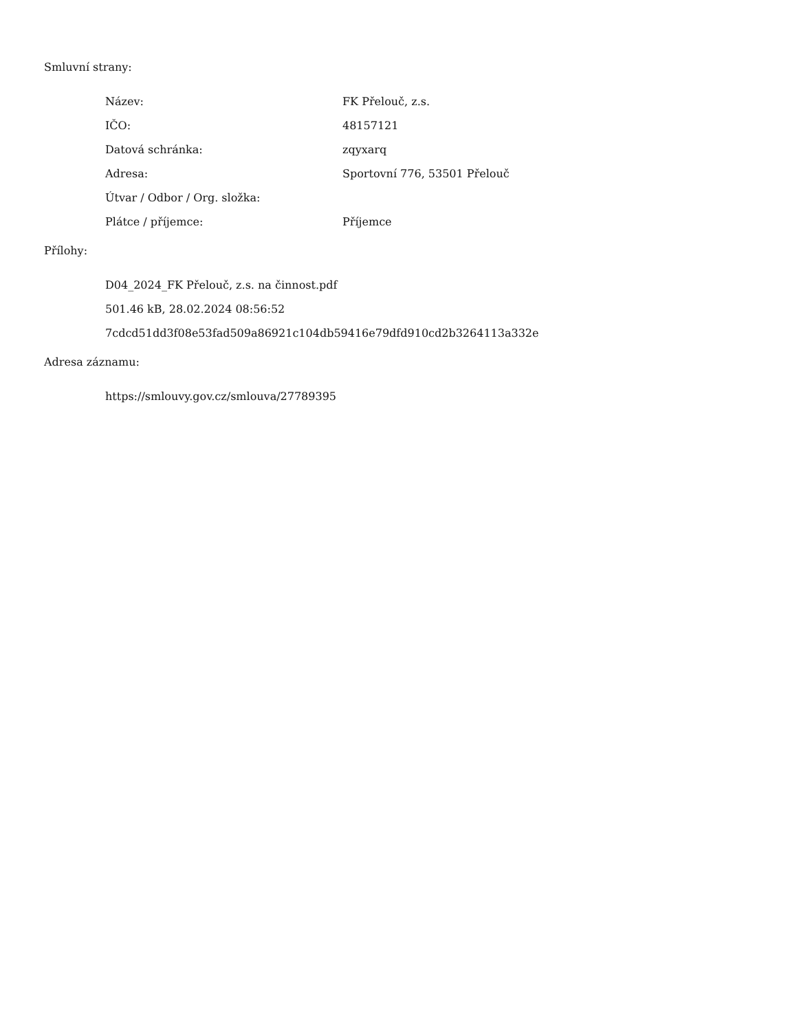Smluvní strany:
| Název: | FK Přelouč, z.s. |
| IČO: | 48157121 |
| Datová schránka: | zqyxarq |
| Adresa: | Sportovní 776, 53501 Přelouč |
| Útvar / Odbor / Org. složka: | |
| Plátce / příjemce: | Příjemce |
Přílohy:
D04_2024_FK Přelouč, z.s. na činnost.pdf
501.46 kB, 28.02.2024 08:56:52
7cdcd51dd3f08e53fad509a86921c104db59416e79dfd910cd2b3264113a332e
Adresa záznamu:
https://smlouvy.gov.cz/smlouva/27789395